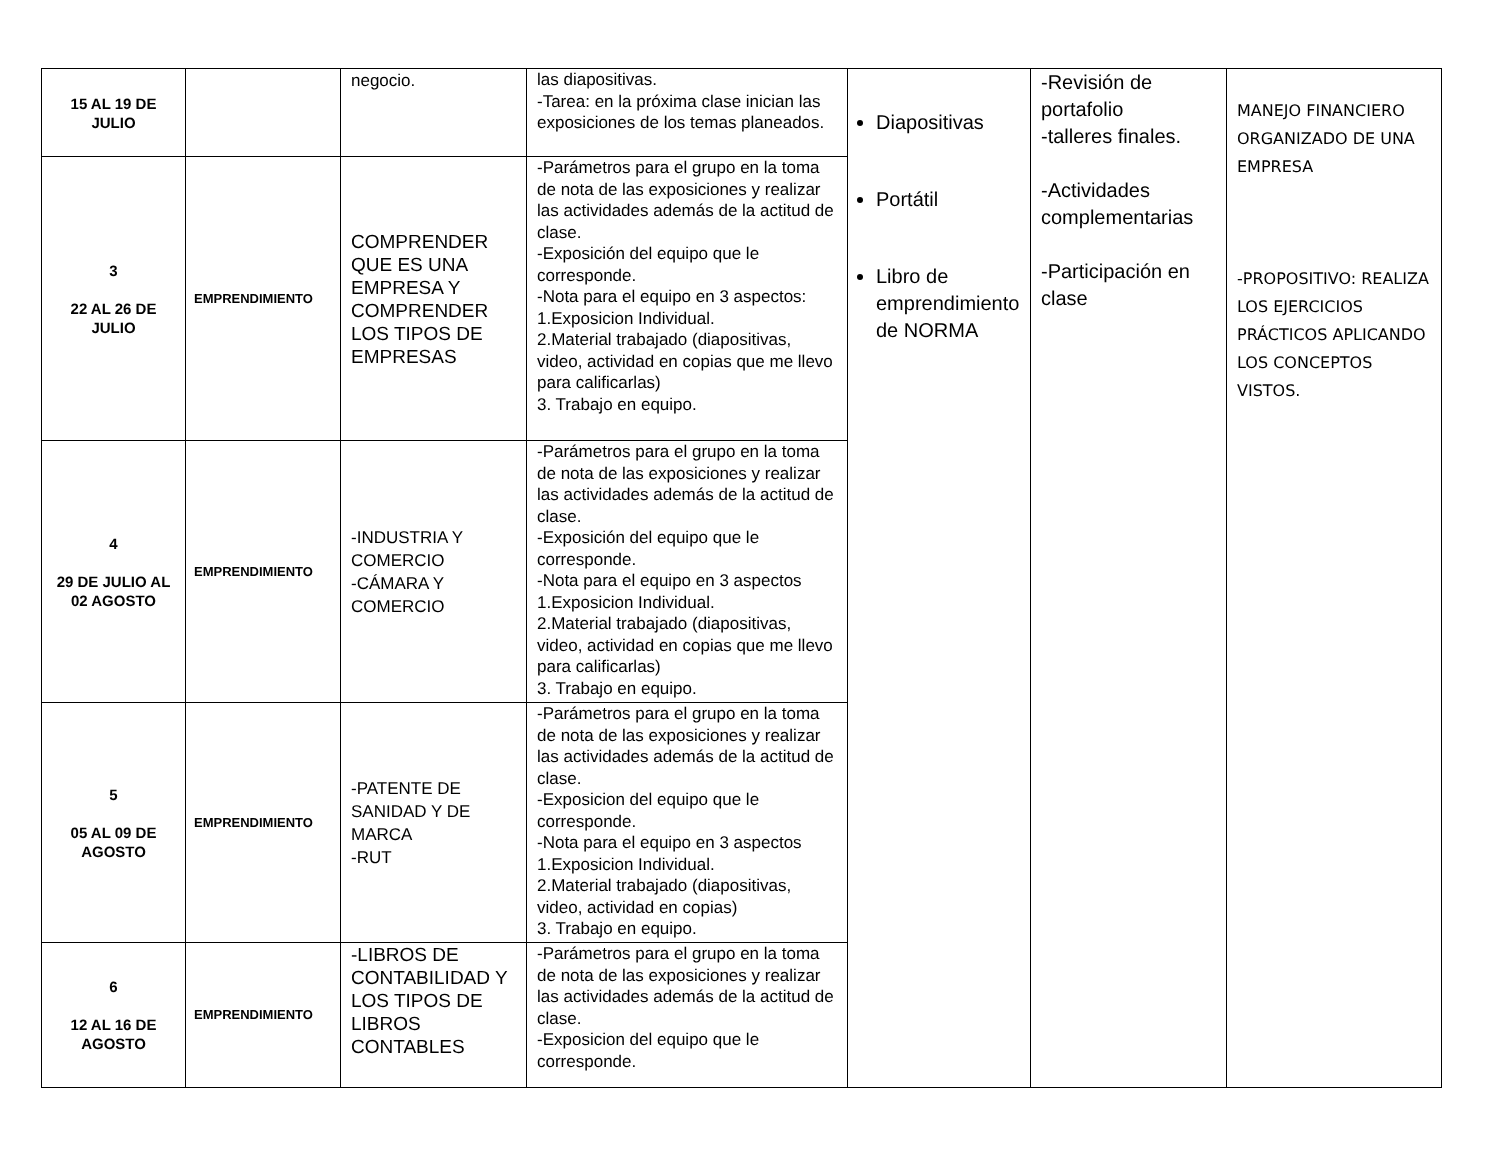| 15 AL 19 DE JULIO | | negocio. | las diapositivas. -Tarea: en la próxima clase inician las exposiciones de los temas planeados. | Diapositivas Portátil Libro de emprendimiento de NORMA | -Revisión de portafolio -talleres finales. -Actividades complementarias -Participación en clase | MANEJO FINANCIERO ORGANIZADO DE UNA EMPRESA -PROPOSITIVO: REALIZA LOS EJERCICIOS PRÁCTICOS APLICANDO LOS CONCEPTOS VISTOS. |
| 3 22 AL 26 DE JULIO | EMPRENDIMIENTO | COMPRENDER QUE ES UNA EMPRESA Y COMPRENDER LOS TIPOS DE EMPRESAS | -Parámetros para el grupo en la toma de nota de las exposiciones y realizar las actividades además de la actitud de clase. -Exposición del equipo que le corresponde. -Nota para el equipo en 3 aspectos: 1.Exposicion Individual. 2.Material trabajado (diapositivas, video, actividad en copias que me llevo para calificarlas) 3. Trabajo en equipo. | | | |
| 4 29 DE JULIO AL 02 AGOSTO | EMPRENDIMIENTO | -INDUSTRIA Y COMERCIO -CÁMARA Y COMERCIO | -Parámetros para el grupo en la toma de nota de las exposiciones y realizar las actividades además de la actitud de clase. -Exposición del equipo que le corresponde. -Nota para el equipo en 3 aspectos 1.Exposicion Individual. 2.Material trabajado (diapositivas, video, actividad en copias que me llevo para calificarlas) 3. Trabajo en equipo. | | | |
| 5 05 AL 09 DE AGOSTO | EMPRENDIMIENTO | -PATENTE DE SANIDAD Y DE MARCA -RUT | -Parámetros para el grupo en la toma de nota de las exposiciones y realizar las actividades además de la actitud de clase. -Exposicion del equipo que le corresponde. -Nota para el equipo en 3 aspectos 1.Exposicion Individual. 2.Material trabajado (diapositivas, video, actividad en copias) 3. Trabajo en equipo. | | | |
| 6 12 AL 16 DE AGOSTO | EMPRENDIMIENTO | -LIBROS DE CONTABILIDAD Y LOS TIPOS DE LIBROS CONTABLES | -Parámetros para el grupo en la toma de nota de las exposiciones y realizar las actividades además de la actitud de clase. -Exposicion del equipo que le corresponde. | | | |